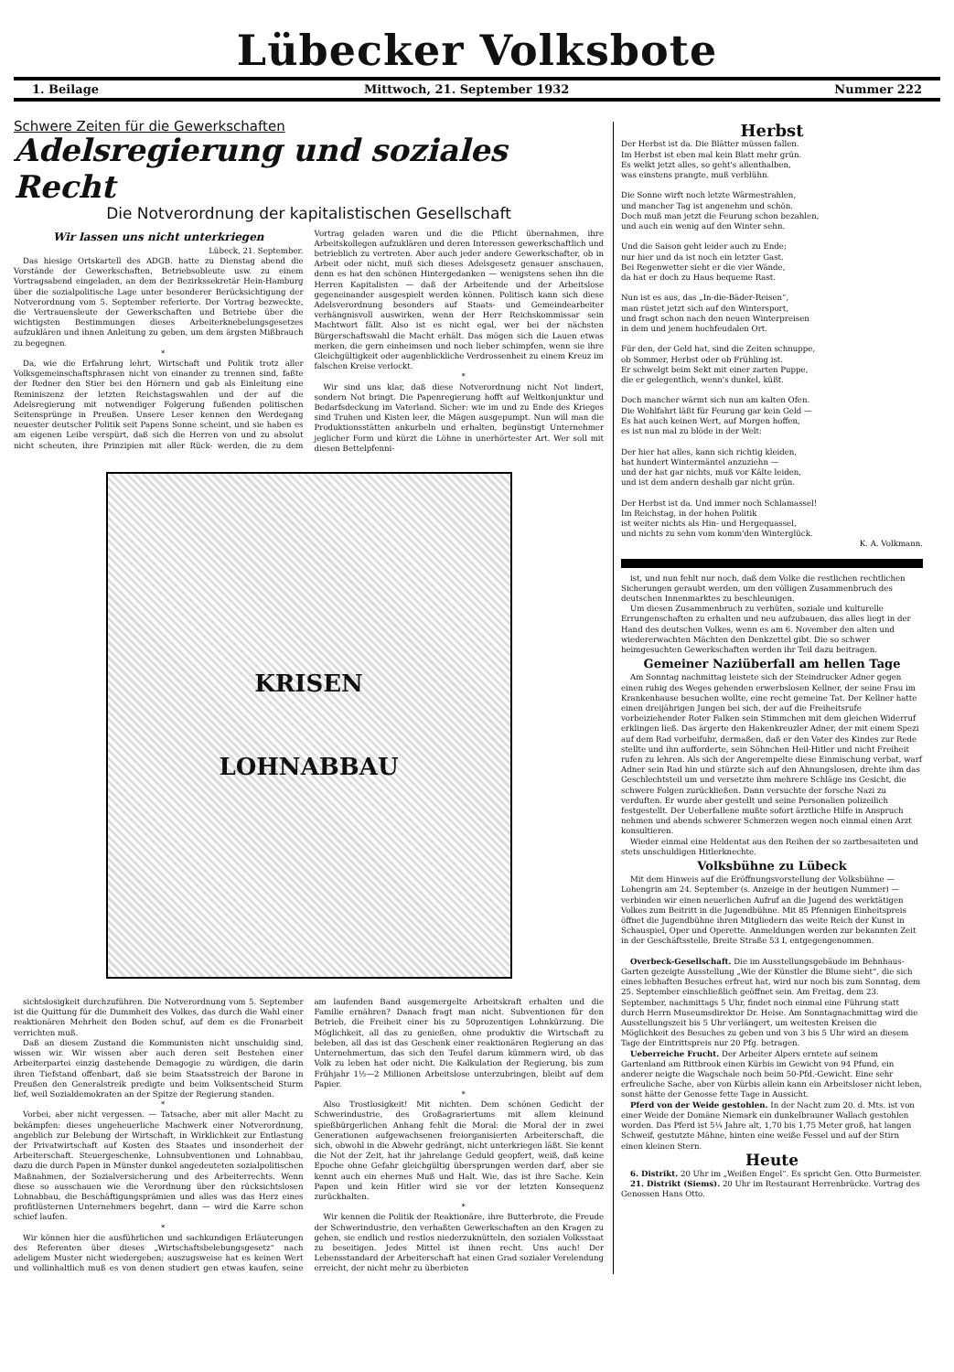Lübecker Volksbote
1. Beilage Mittwoch, 21. September 1932 Nummer 222
Schwere Zeiten für die Gewerkschaften
Adelsregierung und soziales Recht
Die Notverordnung der kapitalistischen Gesellschaft
Wir lassen uns nicht unterkriegen
Lübeck, 21. September.
Das hiesige Ortskartell des ADGB. hatte zu Dienstag abend die Vorstände der Gewerkschaften, Betriebsobleute usw. zu einem Vortragsabend eingeladen, an dem der Bezirkssekretär Hein-Hamburg über die sozialpolitische Lage unter besonderer Berücksichtigung der Notverordnung vom 5. September referierte. Der Vortrag bezweckte, die Vertrauensleute der Gewerkschaften und Betriebe über die wichtigsten Bestimmungen dieses Arbeiterknebelungsgesetzes aufzuklären und ihnen Anleitung zu geben, um dem ärgsten Mißbrauch zu begegnen.
*
Da, wie die Erfahrung lehrt, Wirtschaft und Politik trotz aller Volksgemeinschaftsphrasen nicht von einander zu trennen sind, faßte der Redner den Stier bei den Hörnern und gab als Einleitung eine Reminiszenz der letzten Reichstagswahlen und der auf die Adelsregierung mit notwendiger Folgerung fußenden politischen Seitensprünge in Preußen. Unsere Leser kennen den Werdegang neuester deutscher Politik seit Papens Sonne scheint, und sie haben es am eigenen Leibe verspürt, daß sich die Herren von und zu absolut nicht scheuten, ihre Prinzipien mit aller Rück- werden, die zu dem Vortrag geladen waren und die die Pflicht übernahmen, ihre Arbeitskollegen aufzuklären und deren Interessen gewerkschaftlich und betrieblich zu vertreten. Aber auch jeder andere Gewerkschafter, ob in Arbeit oder nicht, muß sich dieses Adelsgesetz genauer anschauen, denn es hat den schönen Hintergedanken — wenigstens sehen ihn die Herren Kapitalisten — daß der Arbeitende und der Arbeitslose gegeneinander ausgespielt werden können. Politisch kann sich diese Adelsverordnung besonders auf Staats- und Gemeindearbeiter verhängnisvoll auswirken, wenn der Herr Reichskommissar sein Machtwort fällt. Also ist es nicht egal, wer bei der nächsten Bürgerschaftswahl die Macht erhält. Das mögen sich die Lauen etwas merken, die gern einheimsen und noch lieber schimpfen, wenn sie ihre Gleichgültigkeit oder augenblickliche Verdrossenheit zu einem Kreuz im falschen Kreise verlockt.
*
Wir sind uns klar, daß diese Notverordnung nicht Not lindert, sondern Not bringt. Die Papenregierung hofft auf Weltkonjunktur und Bedarfsdeckung im Vaterland. Sicher: wie im und zu Ende des Krieges sind Truhen und Kisten leer, die Mägen ausgepumpt. Nun will man die Produktionsstätten ankurbeln und erhalten, begünstigt Unternehmer jeglicher Form und kürzt die Löhne in unerhörtester Art. Wer soll mit diesen Bettelpfenni-
KRISEN
LOHNABBAU
sichtslosigkeit durchzuführen. Die Notverordnung vom 5. September ist die Quittung für die Dummheit des Volkes, das durch die Wahl einer reaktionären Mehrheit den Boden schuf, auf dem es die Fronarbeit verrichten muß.
Daß an diesem Zustand die Kommunisten nicht unschuldig sind, wissen wir. Wir wissen aber auch deren seit Bestehen einer Arbeiterpartei einzig dastehende Demagogie zu würdigen, die darin ihren Tiefstand offenbart, daß sie beim Staatsstreich der Barone in Preußen den Generalstreik predigte und beim Volksentscheid Sturm lief, weil Sozialdemokraten an der Spitze der Regierung standen.
*
Vorbei, aber nicht vergessen. — Tatsache, aber mit aller Macht zu bekämpfen: dieses ungeheuerliche Machwerk einer Notverordnung, angeblich zur Belebung der Wirtschaft, in Wirklichkeit zur Entlastung der Privatwirtschaft auf Kosten des Staates und insonderheit der Arbeiterschaft. Steuergeschenke, Lohnsubventionen und Lohnabbau, dazu die durch Papen in Münster dunkel angedeuteten sozialpolitischen Maßnahmen, der Sozialversicherung und des Arbeiterrechts. Wenn diese so ausschauen wie die Verordnung über den rücksichtslosen Lohnabbau, die Beschäftigungsprämien und alles was das Herz eines profitlüsternen Unternehmers begehrt, dann — wird die Karre schon schief laufen.
*
Wir können hier die ausführlichen und sachkundigen Erläuterungen des Referenten über dieses „Wirtschaftsbelebungsgesetz“ nach adeligem Muster nicht wiedergeben; auszugsweise hat es keinen Wert und vollinhaltlich muß es von denen studiert gen etwas kaufen, seine am laufenden Band ausgemergelte Arbeitskraft erhalten und die Familie ernähren? Danach fragt man nicht. Subventionen für den Betrieb, die Freiheit einer bis zu 50prozentigen Lohnkürzung. Die Möglichkeit, all das zu genießen, ohne produktiv die Wirtschaft zu beleben, all das ist das Geschenk einer reaktionären Regierung an das Unternehmertum, das sich den Teufel darum kümmern wird, ob das Volk zu leben hat oder nicht. Die Kalkulation der Regierung, bis zum Frühjahr 1½—2 Millionen Arbeitslose unterzubringen, bleibt auf dem Papier.
*
Also Trostlosigkeit! Mit nichten. Dem schönen Gedicht der Schwerindustrie, des Großagrariertums mit allem kleinund spießbürgerlichen Anhang fehlt die Moral: die Moral der in zwei Generationen aufgewachsenen freiorganisierten Arbeiterschaft, die sich, obwohl in die Abwehr gedrängt, nicht unterkriegen läßt. Sie kennt die Not der Zeit, hat ihr jahrelange Geduld geopfert, weiß, daß keine Epoche ohne Gefahr gleichgültig übersprungen werden darf, aber sie kennt auch ein ehernes Muß und Halt. Wie, das ist ihre Sache. Kein Papen und kein Hitler wird sie vor der letzten Konsequenz zurückhalten.
*
Wir kennen die Politik der Reaktionäre, ihre Butterbrote, die Freude der Schwerindustrie, den verhaßten Gewerkschaften an den Kragen zu gehen, sie endlich und restlos niederzuknütteln, den sozialen Volksstaat zu beseitigen. Jedes Mittel ist ihnen recht. Uns auch! Der Lebensstandard der Arbeiterschaft hat einen Grad sozialer Verelendung erreicht, der nicht mehr zu überbieten
Herbst
Der Herbst ist da. Die Blätter müssen fallen.
Im Herbst ist eben mal kein Blatt mehr grün.
Es welkt jetzt alles, so geht's allenthalben,
was einstens prangte, muß verblühn.
Die Sonne wirft noch letzte Wärmestrahlen,
und mancher Tag ist angenehm und schön.
Doch muß man jetzt die Feurung schon bezahlen,
und auch ein wenig auf den Winter sehn.
Und die Saison geht leider auch zu Ende;
nur hier und da ist noch ein letzter Gast.
Bei Regenwetter sieht er die vier Wände,
da hat er doch zu Haus bequeme Rast.
Nun ist es aus, das „In-die-Bäder-Reisen“,
man rüstet jetzt sich auf den Wintersport,
und fragt schon nach den neuen Winterpreisen
in dem und jenem hochfeudalen Ort.
Für den, der Geld hat, sind die Zeiten schnuppe,
ob Sommer, Herbst oder ob Frühling ist.
Er schwelgt beim Sekt mit einer zarten Puppe,
die er gelegentlich, wenn's dunkel, küßt.
Doch mancher wärmt sich nun am kalten Ofen.
Die Wohlfahrt läßt für Feurung gar kein Geld —
Es hat auch keinen Wert, auf Morgen hoffen,
es ist nun mal zu blöde in der Welt:
Der hier hat alles, kann sich richtig kleiden,
hat hundert Wintermäntel anzuziehn —
und der hat gar nichts, muß vor Kälte leiden,
und ist dem andern deshalb gar nicht grün.
Der Herbst ist da. Und immer noch Schlamassel!
Im Reichstag, in der hohen Politik
ist weiter nichts als Hin- und Hergequassel,
und nichts zu sehn vom komm'den Winterglück.
K. A. Volkmann.
ist, und nun fehlt nur noch, daß dem Volke die restlichen rechtlichen Sicherungen geraubt werden, um den völligen Zusammenbruch des deutschen Innenmarktes zu beschleunigen.
Um diesen Zusammenbruch zu verhüten, soziale und kulturelle Errungenschaften zu erhalten und neu aufzubauen, das alles liegt in der Hand des deutschen Volkes, wenn es am 6. November den alten und wiedererwachten Mächten den Denkzettel gibt. Die so schwer heimgesuchten Gewerkschaften werden ihr Teil dazu beitragen.
Gemeiner Naziüberfall am hellen Tage
Am Sonntag nachmittag leistete sich der Steindrucker Adner gegen einen ruhig des Weges gehenden erwerbslosen Kellner, der seine Frau im Krankenhause besuchen wollte, eine recht gemeine Tat. Der Kellner hatte einen dreijährigen Jungen bei sich, der auf die Freiheitsrufe vorbeiziehender Roter Falken sein Stimmchen mit dem gleichen Widerruf erklingen ließ. Das ärgerte den Hakenkreuzler Adner, der mit einem Spezi auf dem Rad vorbeifuhr, dermaßen, daß er den Vater des Kindes zur Rede stellte und ihn aufforderte, sein Söhnchen Heil-Hitler und nicht Freiheit rufen zu lehren. Als sich der Angerempelte diese Einmischung verbat, warf Adner sein Rad hin und stürzte sich auf den Ahnungslosen, drehte ihm das Geschlechtsteil um und versetzte ihm mehrere Schläge ins Gesicht, die schwere Folgen zurückließen. Dann versuchte der forsche Nazi zu verduften. Er wurde aber gestellt und seine Personalien polizeilich festgestellt. Der Ueberfallene mußte sofort ärztliche Hilfe in Anspruch nehmen und abends schwerer Schmerzen wegen noch einmal einen Arzt konsultieren.
Wieder einmal eine Heldentat aus den Reihen der so zartbesaiteten und stets unschuldigen Hitlerknechte.
Volksbühne zu Lübeck
Mit dem Hinweis auf die Eröffnungsvorstellung der Volksbühne — Lohengrin am 24. September (s. Anzeige in der heutigen Nummer) — verbinden wir einen neuerlichen Aufruf an die Jugend des werktätigen Volkes zum Beitritt in die Jugendbühne. Mit 85 Pfennigen Einheitspreis öffnet die Jugendbühne ihren Mitgliedern das weite Reich der Kunst in Schauspiel, Oper und Operette. Anmeldungen werden zur bekannten Zeit in der Geschäftsstelle, Breite Straße 53 I, entgegengenommen.
Overbeck-Gesellschaft. Die im Ausstellungsgebäude im Behnhaus-Garten gezeigte Ausstellung „Wie der Künstler die Blume sieht“, die sich eines lebhaften Besuches erfreut hat, wird nur noch bis zum Sonntag, dem 25. September einschließlich geöffnet sein. Am Freitag, dem 23. September, nachmittags 5 Uhr, findet noch einmal eine Führung statt durch Herrn Museumsdirektor Dr. Heise. Am Sonntagnachmittag wird die Ausstellungszeit bis 5 Uhr verlängert, um weitesten Kreisen die Möglichkeit des Besuches zu geben und von 3 bis 5 Uhr wird an diesem Tage der Eintrittspreis nur 20 Pfg. betragen.
Ueberreiche Frucht. Der Arbeiter Alpers erntete auf seinem Gartenland am Rittbrook einen Kürbis im Gewicht von 94 Pfund, ein anderer neigte die Wagschale noch beim 50-Pfd.-Gewicht. Eine sehr erfreuliche Sache, aber von Kürbis allein kann ein Arbeitsloser nicht leben, sonst hätte der Genosse fette Tage in Aussicht.
Pferd von der Weide gestohlen. In der Nacht zum 20. d. Mts. ist von einer Weide der Domäne Niemark ein dunkelbrauner Wallach gestohlen worden. Das Pferd ist 5¼ Jahre alt, 1,70 bis 1,75 Meter groß, hat langen Schweif, gestutzte Mähne, hinten eine weiße Fessel und auf der Stirn einen kleinen Stern.
Heute
6. Distrikt. 20 Uhr im „Weißen Engel“. Es spricht Gen. Otto Burmeister.
21. Distrikt (Siems). 20 Uhr im Restaurant Herrenbrücke. Vortrag des Genossen Hans Otto.